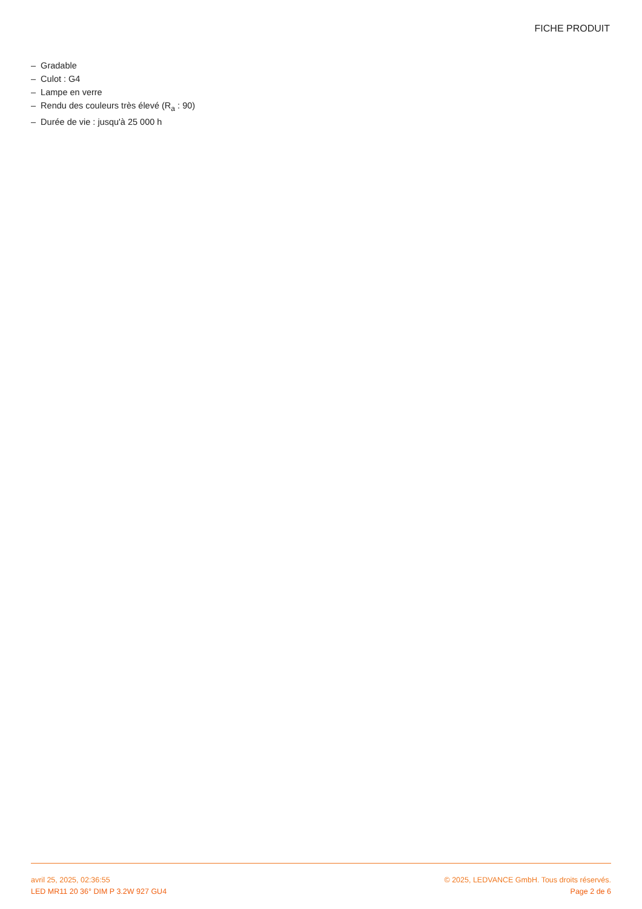FICHE PRODUIT
– Gradable
– Culot : G4
– Lampe en verre
– Rendu des couleurs très élevé (R<sub>a</sub> : 90)
– Durée de vie : jusqu'à 25 000 h
avril 25, 2025, 02:36:55 © 2025, LEDVANCE GmbH. Tous droits réservés.
LED MR11 20 36° DIM P 3.2W 927 GU4 Page 2 de 6